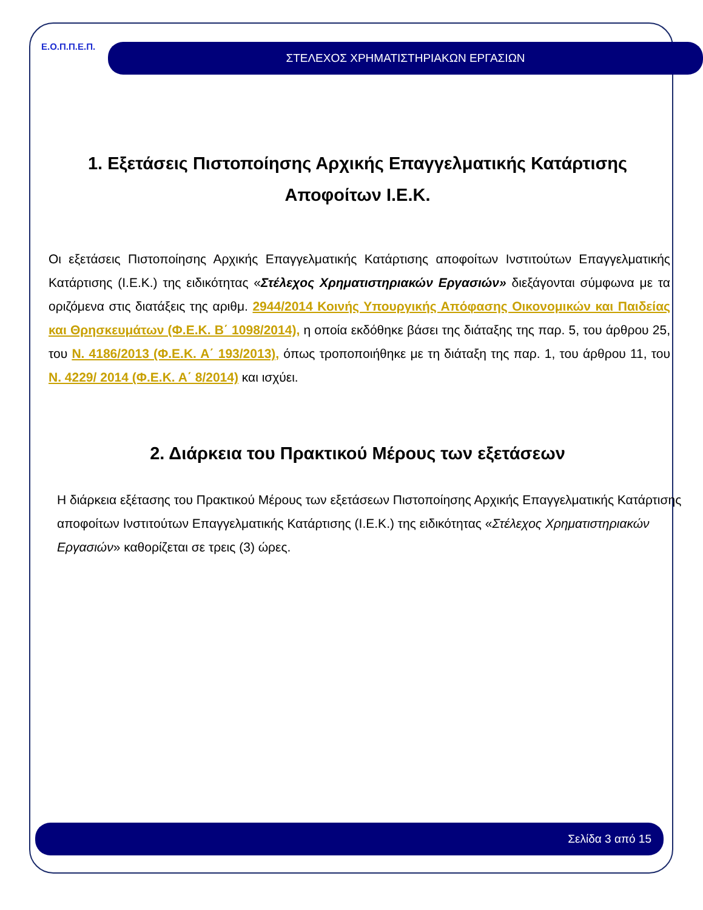Ε.Ο.Π.Π.Ε.Π.
ΣΤΕΛΕΧΟΣ ΧΡΗΜΑΤΙΣΤΗΡΙΑΚΩΝ ΕΡΓΑΣΙΩΝ
1. Εξετάσεις Πιστοποίησης Αρχικής Επαγγελματικής Κατάρτισης
Αποφοίτων Ι.Ε.Κ.
Οι εξετάσεις Πιστοποίησης Αρχικής Επαγγελματικής Κατάρτισης αποφοίτων Ινστιτούτων Επαγγελματικής Κατάρτισης (Ι.Ε.Κ.) της ειδικότητας «Στέλεχος Χρηματιστηριακών Εργασιών» διεξάγονται σύμφωνα με τα οριζόμενα στις διατάξεις της αριθμ. 2944/2014 Κοινής Υπουργικής Απόφασης Οικονομικών και Παιδείας και Θρησκευμάτων (Φ.Ε.Κ. Β΄ 1098/2014), η οποία εκδόθηκε βάσει της διάταξης της παρ. 5, του άρθρου 25, του Ν. 4186/2013 (Φ.Ε.Κ. Α΄ 193/2013), όπως τροποποιήθηκε με τη διάταξη της παρ. 1, του άρθρου 11, του Ν. 4229/ 2014 (Φ.Ε.Κ. Α΄ 8/2014) και ισχύει.
2. Διάρκεια του Πρακτικού Μέρους των εξετάσεων
Η διάρκεια εξέτασης του Πρακτικού Μέρους των εξετάσεων Πιστοποίησης Αρχικής Επαγγελματικής Κατάρτισης αποφοίτων Ινστιτούτων Επαγγελματικής Κατάρτισης (Ι.Ε.Κ.) της ειδικότητας «Στέλεχος Χρηματιστηριακών Εργασιών» καθορίζεται σε τρεις (3) ώρες.
Σελίδα 3 από 15